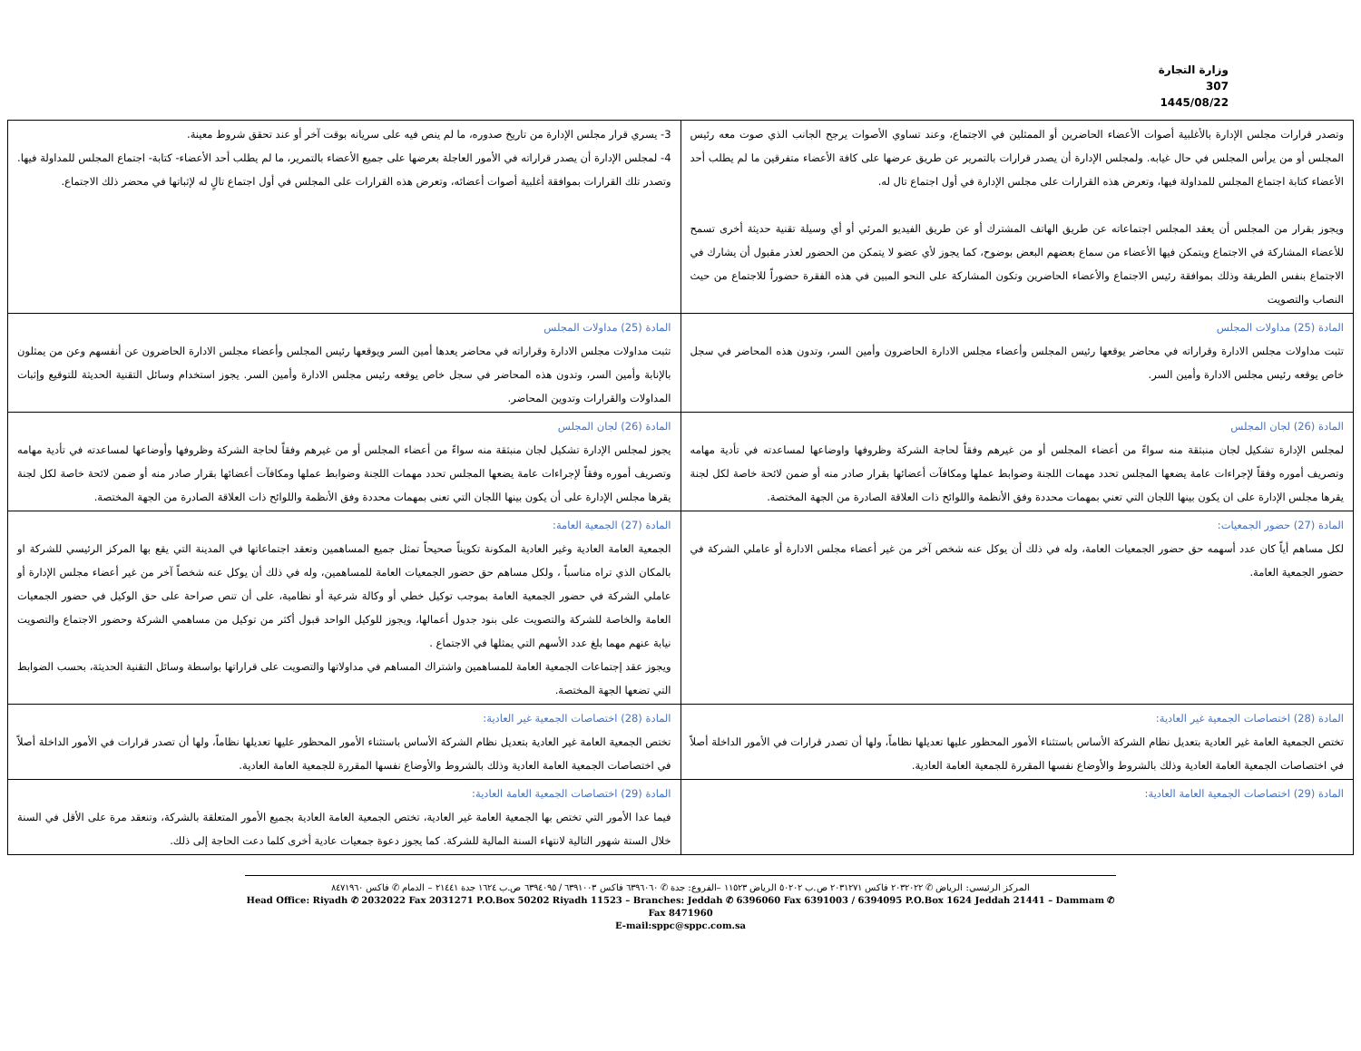وزارة التجارة
307
1445/08/22
| وتصدر قرارات مجلس الإدارة بالأغلبية أصوات الأعضاء الحاضرين أو الممثلين في الاجتماع، وعند تساوي الأصوات يرجح الجانب الذي صوت معه رئيس المجلس أو من يرأس المجلس في حال غيابه. ولمجلس الإدارة أن يصدر قرارات بالتمرير عن طريق عرضها على كافة الأعضاء متفرقين ما لم يطلب أحد الأعضاء كتابة اجتماع المجلس للمداولة فيها، وتعرض هذه القرارات على مجلس الإدارة في أول اجتماع تال له. ويجوز بقرار من المجلس أن يعقد المجلس اجتماعاته عن طريق الهاتف المشترك أو عن طريق الفيديو المرئي أو أي وسيلة تقنية حديثة أخرى تسمح للأعضاء المشاركة في الاجتماع ويتمكن فيها الأعضاء من سماع بعضهم البعض بوضوح، كما يجوز لأي عضو لا يتمكن من الحضور لعذر مقبول أن يشارك في الاجتماع بنفس الطريقة وذلك بموافقة رئيس الاجتماع والأعضاء الحاضرين وتكون المشاركة على النحو المبين في هذه الفقرة حضوراً للاجتماع من حيث النصاب والتصويت | 3- يسري قرار مجلس الإدارة من تاريخ صدوره، ما لم ينص فيه على سريانه بوقت آخر أو عند تحقق شروط معينة. 4- لمجلس الإدارة أن يصدر قراراته في الأمور العاجلة بعرضها على جميع الأعضاء بالتمرير، ما لم يطلب أحد الأعضاء- كتابة- اجتماع المجلس للمداولة فيها. وتصدر تلك القرارات بموافقة أغلبية أصوات أعضائه، وتعرض هذه القرارات على المجلس في أول اجتماع تالٍ له لإثباتها في محضر ذلك الاجتماع. |
| المادة (25) مداولات المجلس تثبت مداولات مجلس الادارة وقراراته في محاضر يوقعها رئيس المجلس وأعضاء مجلس الادارة الحاضرون وأمين السر، وتدون هذه المحاضر في سجل خاص يوقعه رئيس مجلس الادارة وأمين السر. | المادة (25) مداولات المجلس تثبت مداولات مجلس الادارة وقراراته في محاضر يعدها أمين السر ويوقعها رئيس المجلس وأعضاء مجلس الادارة الحاضرون عن أنفسهم وعن من يمثلون بالإنابة وأمين السر، وتدون هذه المحاضر في سجل خاص يوقعه رئيس مجلس الادارة وأمين السر. يجوز استخدام وسائل التقنية الحديثة للتوقيع وإثبات المداولات والقرارات وتدوين المحاضر. |
| المادة (26) لجان المجلس لمجلس الإدارة تشكيل لجان منبثقة منه سواءً من أعضاء المجلس أو من غيرهم وفقاً لحاجة الشركة وظروفها واوضاعها لمساعدته في تأدية مهامه وتصريف أموره وفقاً لإجراءات عامة يضعها المجلس تحدد مهمات اللجنة وضوابط عملها ومكافآت أعضائها بقرار صادر منه أو ضمن لائحة خاصة لكل لجنة يقرها مجلس الإدارة على ان يكون بينها اللجان التي تعني بمهمات محددة وفق الأنظمة واللوائح ذات العلاقة الصادرة من الجهة المختصة. | المادة (26) لجان المجلس يجوز لمجلس الإدارة تشكيل لجان منبثقة منه سواءً من أعضاء المجلس أو من غيرهم وفقاً لحاجة الشركة وظروفها وأوضاعها لمساعدته في تأدية مهامه وتصريف أموره وفقاً لإجراءات عامة يضعها المجلس تحدد مهمات اللجنة وضوابط عملها ومكافآت أعضائها بقرار صادر منه أو ضمن لائحة خاصة لكل لجنة يقرها مجلس الإدارة على أن يكون بينها اللجان التي تعنى بمهمات محددة وفق الأنظمة واللوائح ذات العلاقة الصادرة من الجهة المختصة. |
| المادة (27) حضور الجمعيات: لكل مساهم أياً كان عدد أسهمه حق حضور الجمعيات العامة، وله في ذلك أن يوكل عنه شخص آخر من غير أعضاء مجلس الادارة أو عاملي الشركة في حضور الجمعية العامة. | المادة (27) الجمعية العامة: الجمعية العامة العادية وغير العادية المكونة تكويناً صحيحاً تمثل جميع المساهمين وتعقد اجتماعاتها في المدينة التي يقع بها المركز الرئيسي للشركة او بالمكان الذي تراه مناسباً ، ولكل مساهم حق حضور الجمعيات العامة للمساهمين، وله في ذلك أن يوكل عنه شخصاً آخر من غير أعضاء مجلس الإدارة أو عاملي الشركة في حضور الجمعية العامة بموجب توكيل خطي أو وكالة شرعية أو نظامية، على أن تنص صراحة على حق الوكيل في حضور الجمعيات العامة والخاصة للشركة والتصويت على بنود جدول أعمالها، ويجوز للوكيل الواحد قبول أكثر من توكيل من مساهمي الشركة وحضور الاجتماع والتصويت نيابة عنهم مهما بلغ عدد الأسهم التي يمثلها في الاجتماع . ويجوز عقد إجتماعات الجمعية العامة للمساهمين واشتراك المساهم في مداولاتها والتصويت على قراراتها بواسطة وسائل التقنية الحديثة، بحسب الضوابط التي تضعها الجهة المختصة. |
| المادة (28) اختصاصات الجمعية غير العادية: تختص الجمعية العامة غير العادية بتعديل نظام الشركة الأساس باستثناء الأمور المحظور عليها تعديلها نظاماً، ولها أن تصدر قرارات في الأمور الداخلة أصلاً في اختصاصات الجمعية العامة العادية وذلك بالشروط والأوضاع نفسها المقررة للجمعية العامة العادية. | المادة (28) اختصاصات الجمعية غير العادية: تختص الجمعية العامة غير العادية بتعديل نظام الشركة الأساس باستثناء الأمور المحظور عليها تعديلها نظاماً، ولها أن تصدر قرارات في الأمور الداخلة أصلاً في اختصاصات الجمعية العامة العادية وذلك بالشروط والأوضاع نفسها المقررة للجمعية العامة العادية. |
| المادة (29) اختصاصات الجمعية العامة العادية: | المادة (29) اختصاصات الجمعية العامة العادية: فيما عدا الأمور التي تختص بها الجمعية العامة غير العادية، تختص الجمعية العامة العادية بجميع الأمور المتعلقة بالشركة، وتنعقد مرة على الأقل في السنة خلال الستة شهور التالية لانتهاء السنة المالية للشركة. كما يجوز دعوة جمعيات عادية أخرى كلما دعت الحاجة إلى ذلك. |
المركز الرئيسي: الرياض ✆ ٢٠٣٢٠٢٢ فاكس ٢٠٣١٢٧١ ص.ب ٥٠٢٠٢ الرياض ١١٥٢٣ –الفروع: جدة ✆ ٦٣٩٦٠٦٠ فاكس ٦٣٩١٠٠٣ / ٦٣٩٤٠٩٥ ص.ب ١٦٢٤ جدة ٢١٤٤١ – الدمام ✆ فاكس ٨٤٧١٩٦٠
Head Office: Riyadh ✆ 2032022 Fax 2031271 P.O.Box 50202 Riyadh 11523 – Branches: Jeddah ✆ 6396060 Fax 6391003 / 6394095 P.O.Box 1624 Jeddah 21441 – Dammam ✆ Fax 8471960
E-mail:sppc@sppc.com.sa